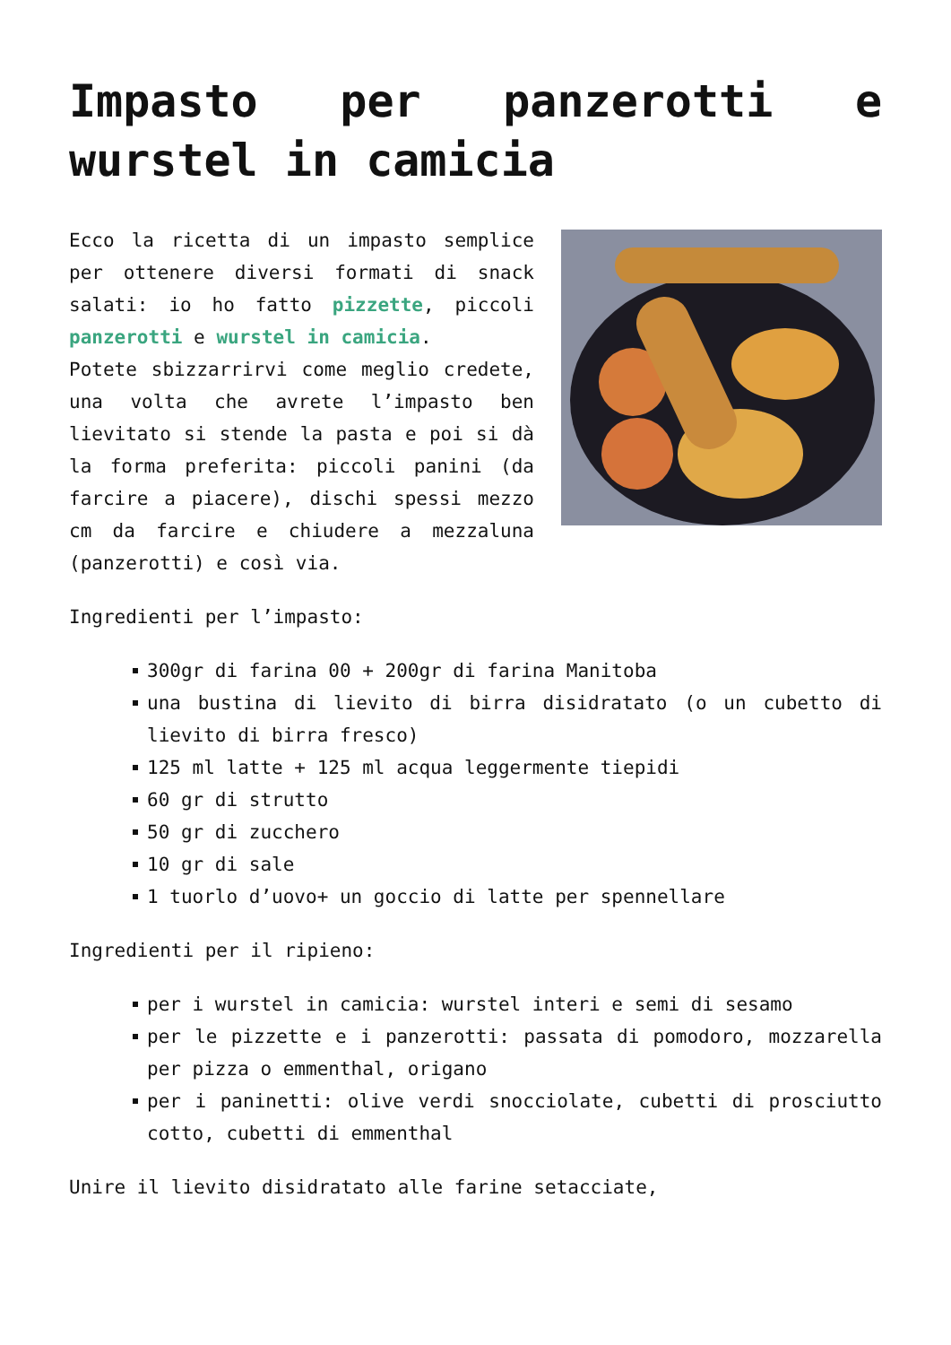Impasto per panzerotti e wurstel in camicia
Ecco la ricetta di un impasto semplice per ottenere diversi formati di snack salati: io ho fatto pizzette, piccoli panzerotti e wurstel in camicia.
Potete sbizzarrirvi come meglio credete, una volta che avrete l’impasto ben lievitato si stende la pasta e poi si dà la forma preferita: piccoli panini (da farcire a piacere), dischi spessi mezzo cm da farcire e chiudere a mezzaluna (panzerotti) e così via.
Ingredienti per l’impasto:
300gr di farina 00 + 200gr di farina Manitoba
una bustina di lievito di birra disidratato (o un cubetto di lievito di birra fresco)
125 ml latte + 125 ml acqua leggermente tiepidi
60 gr di strutto
50 gr di zucchero
10 gr di sale
1 tuorlo d’uovo+ un goccio di latte per spennellare
Ingredienti per il ripieno:
per i wurstel in camicia: wurstel interi e semi di sesamo
per le pizzette e i panzerotti: passata di pomodoro, mozzarella per pizza o emmenthal, origano
per i paninetti: olive verdi snocciolate, cubetti di prosciutto cotto, cubetti di emmenthal
Unire il lievito disidratato alle farine setacciate,